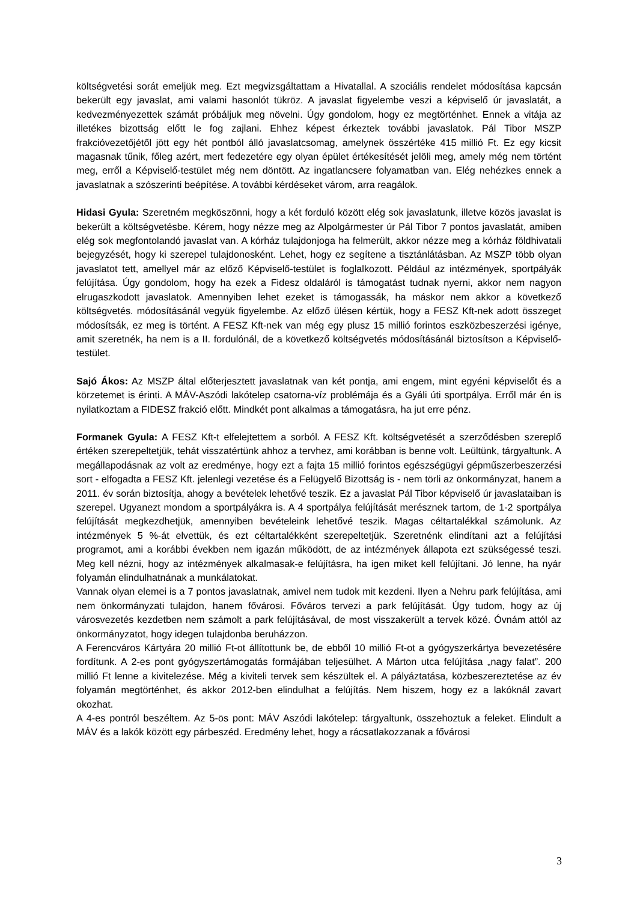költségvetési sorát emeljük meg. Ezt megvizsgáltattam a Hivatallal. A szociális rendelet módosítása kapcsán bekerült egy javaslat, ami valami hasonlót tükröz. A javaslat figyelembe veszi a képviselő úr javaslatát, a kedvezményezettek számát próbáljuk meg növelni. Úgy gondolom, hogy ez megtörténhet. Ennek a vitája az illetékes bizottság előtt le fog zajlani. Ehhez képest érkeztek további javaslatok. Pál Tibor MSZP frakcióvezetőjétől jött egy hét pontból álló javaslatcsomag, amelynek összértéke 415 millió Ft. Ez egy kicsit magasnak tűnik, főleg azért, mert fedezetére egy olyan épület értékesítését jelöli meg, amely még nem történt meg, erről a Képviselő-testület még nem döntött. Az ingatlancsere folyamatban van. Elég nehézkes ennek a javaslatnak a szószerinti beépítése. A további kérdéseket várom, arra reagálok.
Hidasi Gyula: Szeretném megköszönni, hogy a két forduló között elég sok javaslatunk, illetve közös javaslat is bekerült a költségvetésbe. Kérem, hogy nézze meg az Alpolgármester úr Pál Tibor 7 pontos javaslatát, amiben elég sok megfontolandó javaslat van. A kórház tulajdonjoga ha felmerült, akkor nézze meg a kórház földhivatali bejegyzését, hogy ki szerepel tulajdonosként. Lehet, hogy ez segítene a tisztánlátásban. Az MSZP több olyan javaslatot tett, amellyel már az előző Képviselő-testület is foglalkozott. Például az intézmények, sportpályák felújítása. Úgy gondolom, hogy ha ezek a Fidesz oldaláról is támogatást tudnak nyerni, akkor nem nagyon elrugaszkodott javaslatok. Amennyiben lehet ezeket is támogassák, ha máskor nem akkor a következő költségvetés. módosításánál vegyük figyelembe. Az előző ülésen kértük, hogy a FESZ Kft-nek adott összeget módosítsák, ez meg is történt. A FESZ Kft-nek van még egy plusz 15 millió forintos eszközbeszerzési igénye, amit szeretnék, ha nem is a II. fordulónál, de a következő költségvetés módosításánál biztosítson a Képviselő-testület.
Sajó Ákos: Az MSZP által előterjesztett javaslatnak van két pontja, ami engem, mint egyéni képviselőt és a körzetemet is érinti. A MÁV-Aszódi lakótelep csatorna-víz problémája és a Gyáli úti sportpálya. Erről már én is nyilatkoztam a FIDESZ frakció előtt. Mindkét pont alkalmas a támogatásra, ha jut erre pénz.
Formanek Gyula: A FESZ Kft-t elfelejtettem a sorból. A FESZ Kft. költségvetését a szerződésben szereplő értéken szerepeltetjük, tehát visszatértünk ahhoz a tervhez, ami korábban is benne volt. Leültünk, tárgyaltunk. A megállapodásnak az volt az eredménye, hogy ezt a fajta 15 millió forintos egészségügyi gépműszerbeszerzési sort - elfogadta a FESZ Kft. jelenlegi vezetése és a Felügyelő Bizottság is - nem törli az önkormányzat, hanem a 2011. év során biztosítja, ahogy a bevételek lehetővé teszik. Ez a javaslat Pál Tibor képviselő úr javaslataiban is szerepel. Ugyanezt mondom a sportpályákra is. A 4 sportpálya felújítását merésznek tartom, de 1-2 sportpálya felújítását megkezdhetjük, amennyiben bevételeink lehetővé teszik. Magas céltartalékkal számolunk. Az intézmények 5 %-át elvettük, és ezt céltartalékként szerepeltetjük. Szeretnénk elindítani azt a felújítási programot, ami a korábbi években nem igazán működött, de az intézmények állapota ezt szükségessé teszi. Meg kell nézni, hogy az intézmények alkalmasak-e felújításra, ha igen miket kell felújítani. Jó lenne, ha nyár folyamán elindulhatnának a munkálatokat.
Vannak olyan elemei is a 7 pontos javaslatnak, amivel nem tudok mit kezdeni. Ilyen a Nehru park felújítása, ami nem önkormányzati tulajdon, hanem fővárosi. Főváros tervezi a park felújítását. Úgy tudom, hogy az új városvezetés kezdetben nem számolt a park felújításával, de most visszakerült a tervek közé. Óvnám attól az önkormányzatot, hogy idegen tulajdonba beruházzon.
A Ferencváros Kártyára 20 millió Ft-ot állítottunk be, de ebből 10 millió Ft-ot a gyógyszerkártya bevezetésére fordítunk. A 2-es pont gyógyszertámogatás formájában teljesülhet. A Márton utca felújítása „nagy falat”. 200 millió Ft lenne a kivitelezése. Még a kiviteli tervek sem készültek el. A pályáztatása, közbeszereztetése az év folyamán megtörténhet, és akkor 2012-ben elindulhat a felújítás. Nem hiszem, hogy ez a lakóknál zavart okozhat.
A 4-es pontról beszéltem. Az 5-ös pont: MÁV Aszódi lakótelep: tárgyaltunk, összehoztuk a feleket. Elindult a MÁV és a lakók között egy párbeszéd. Eredmény lehet, hogy a rácsatlakozzanak a fővárosi
3